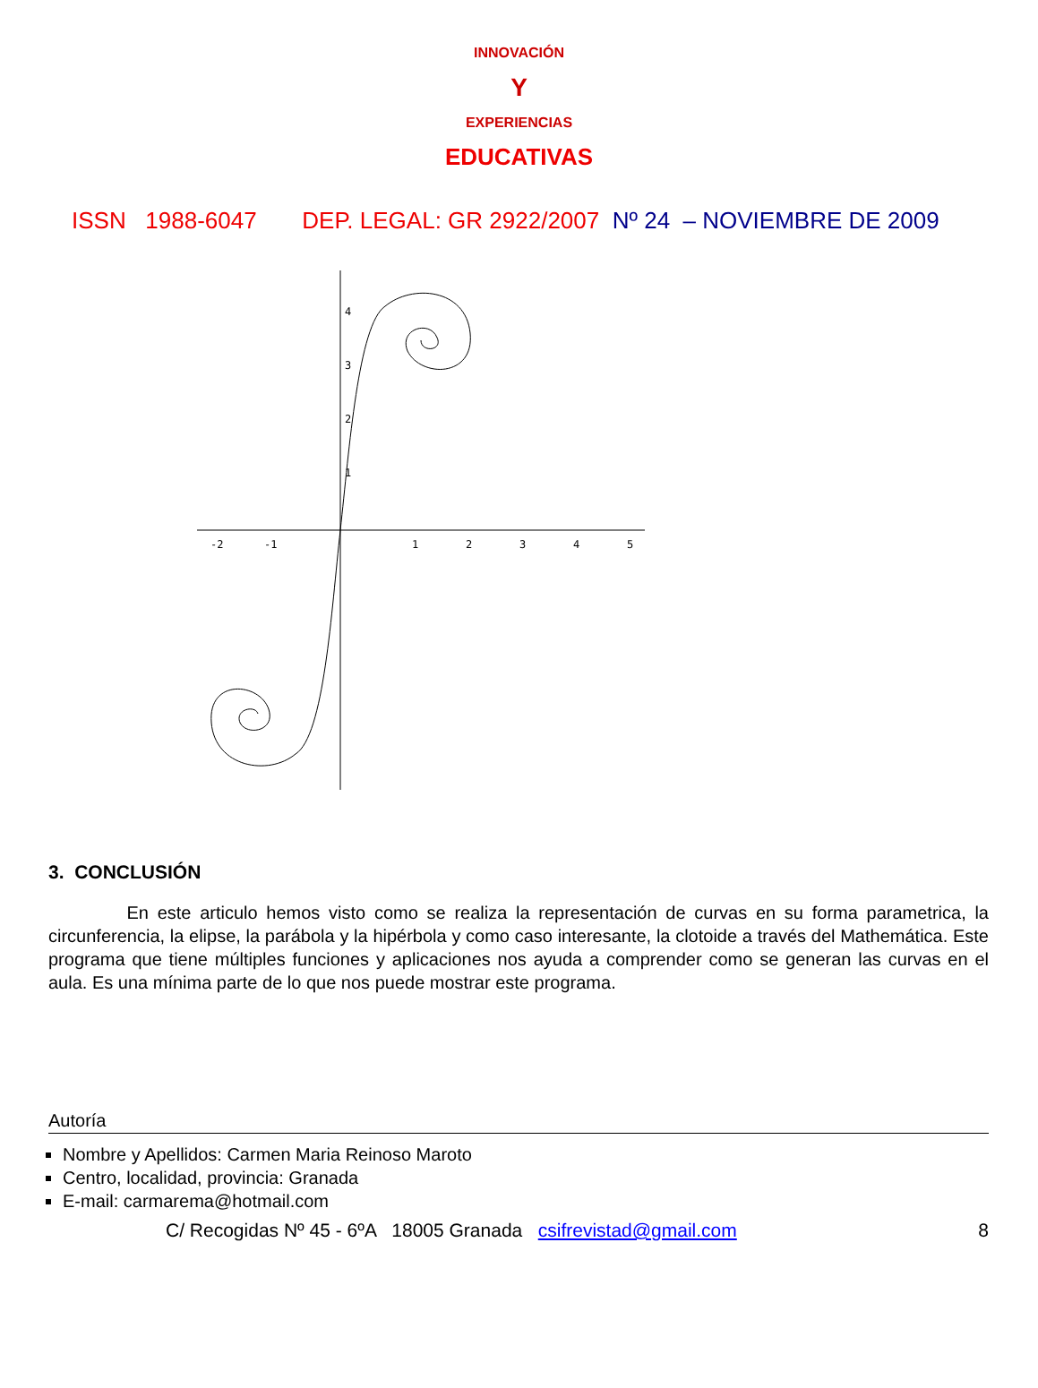INNOVACIÓN
Y
EXPERIENCIAS
EDUCATIVAS
ISSN 1988-6047 DEP. LEGAL: GR 2922/2007 Nº 24 – NOVIEMBRE DE 2009
4
3
2
1
-2
-1
1
2
3
4
5
3. CONCLUSIÓN
En este articulo hemos visto como se realiza la representación de curvas en su forma parametrica, la circunferencia, la elipse, la parábola y la hipérbola y como caso interesante, la clotoide a través del Mathemática. Este programa que tiene múltiples funciones y aplicaciones nos ayuda a comprender como se generan las curvas en el aula. Es una mínima parte de lo que nos puede mostrar este programa.
Autoría
Nombre y Apellidos: Carmen Maria Reinoso Maroto
Centro, localidad, provincia: Granada
E-mail: carmarema@hotmail.com
C/ Recogidas Nº 45 - 6ºA 18005 Granada csifrevistad@gmail.com 8